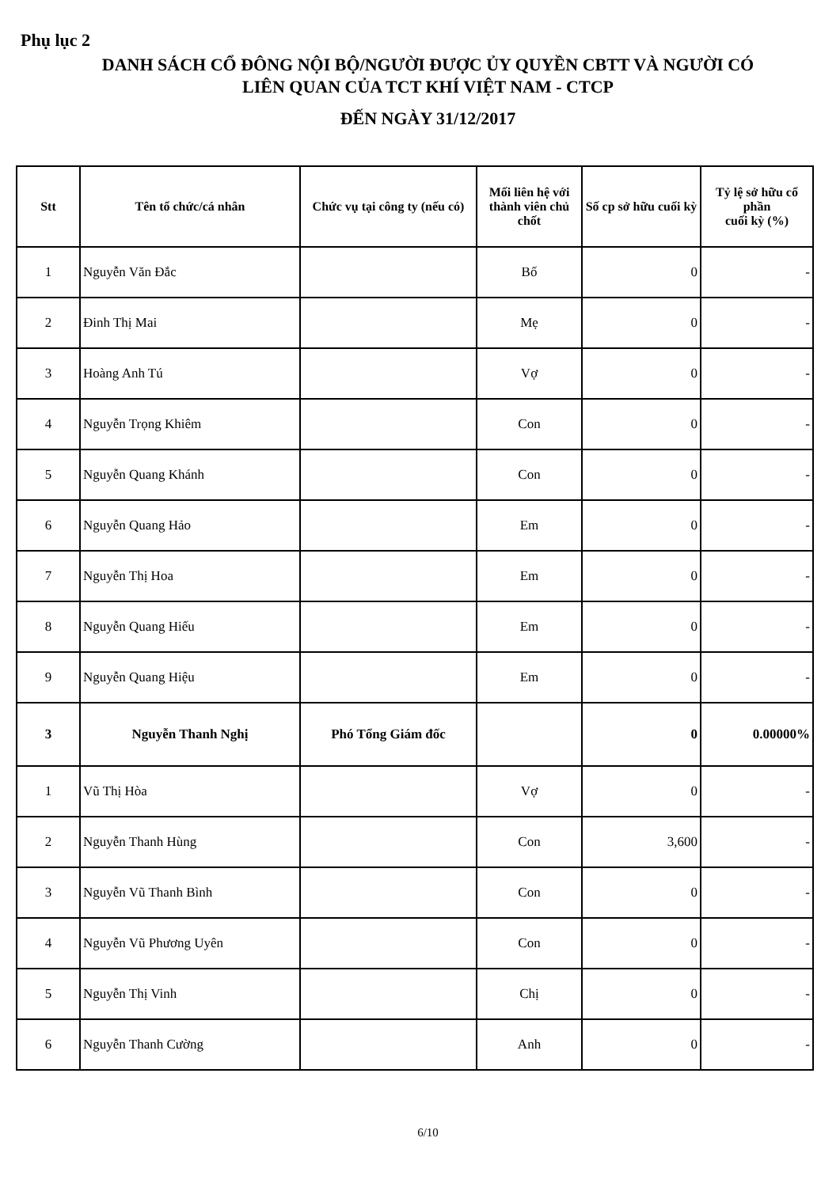Phụ lục 2
DANH SÁCH CỔ ĐÔNG NỘI BỘ/NGƯỜI ĐƯỢC ỦY QUYỀN CBTT VÀ NGƯỜI CÓ
LIÊN QUAN CỦA TCT KHÍ VIỆT NAM - CTCP
ĐẾN NGÀY 31/12/2017
| Stt | Tên tổ chức/cá nhân | Chức vụ tại công ty (nếu có) | Mối liên hệ với thành viên chủ chốt | Số cp sở hữu cuối kỳ | Tỷ lệ sở hữu cổ phần cuối kỳ (%) |
| --- | --- | --- | --- | --- | --- |
| 1 | Nguyễn Văn Đắc | | Bố | 0 | - |
| 2 | Đinh Thị Mai | | Mẹ | 0 | - |
| 3 | Hoàng Anh Tú | | Vợ | 0 | - |
| 4 | Nguyễn Trọng Khiêm | | Con | 0 | - |
| 5 | Nguyễn Quang Khánh | | Con | 0 | - |
| 6 | Nguyễn Quang Hảo | | Em | 0 | - |
| 7 | Nguyễn Thị Hoa | | Em | 0 | - |
| 8 | Nguyễn Quang Hiếu | | Em | 0 | - |
| 9 | Nguyễn Quang Hiệu | | Em | 0 | - |
| 3 | Nguyễn Thanh Nghị | Phó Tổng Giám đốc | | 0 | 0.00000% |
| 1 | Vũ Thị Hòa | | Vợ | 0 | - |
| 2 | Nguyễn Thanh Hùng | | Con | 3,600 | - |
| 3 | Nguyễn Vũ Thanh Bình | | Con | 0 | - |
| 4 | Nguyễn Vũ Phương Uyên | | Con | 0 | - |
| 5 | Nguyễn Thị Vinh | | Chị | 0 | - |
| 6 | Nguyễn Thanh Cường | | Anh | 0 | - |
6/10